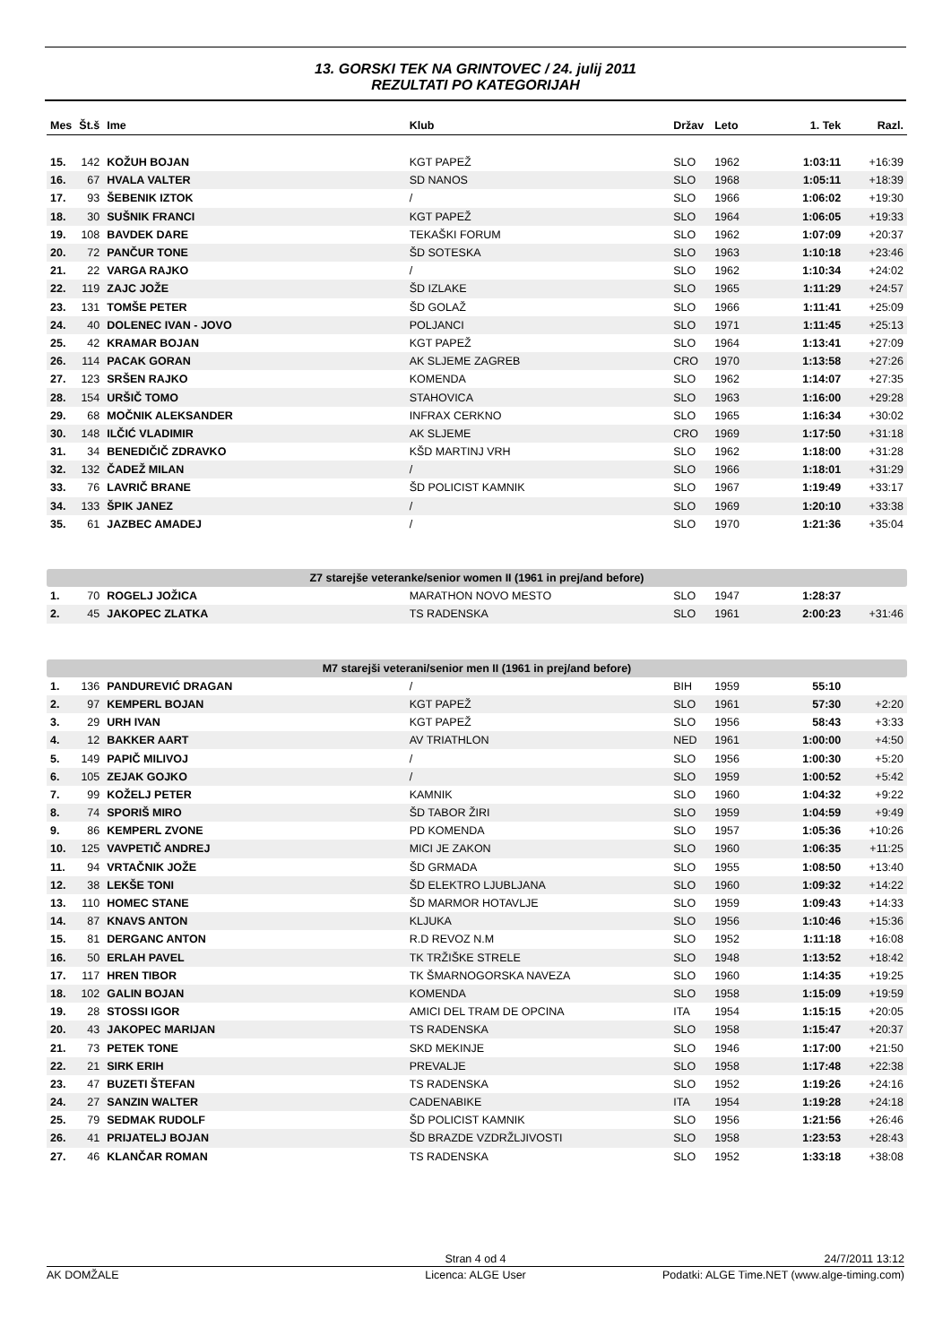13. GORSKI TEK NA GRINTOVEC / 24. julij 2011
REZULTATI PO KATEGORIJAH
| Mes | Št.š | Ime | Klub | Držav | Leto | 1. Tek | Razl. |
| --- | --- | --- | --- | --- | --- | --- | --- |
| 15. | 142 | KOŽUH BOJAN | KGT PAPEŽ | SLO | 1962 | 1:03:11 | +16:39 |
| 16. | 67 | HVALA VALTER | SD NANOS | SLO | 1968 | 1:05:11 | +18:39 |
| 17. | 93 | ŠEBENIK IZTOK | / | SLO | 1966 | 1:06:02 | +19:30 |
| 18. | 30 | SUŠNIK FRANCI | KGT PAPEŽ | SLO | 1964 | 1:06:05 | +19:33 |
| 19. | 108 | BAVDEK DARE | TEKAŠKI FORUM | SLO | 1962 | 1:07:09 | +20:37 |
| 20. | 72 | PANČUR TONE | ŠD SOTESKA | SLO | 1963 | 1:10:18 | +23:46 |
| 21. | 22 | VARGA RAJKO | / | SLO | 1962 | 1:10:34 | +24:02 |
| 22. | 119 | ZAJC JOŽE | ŠD IZLAKE | SLO | 1965 | 1:11:29 | +24:57 |
| 23. | 131 | TOMŠE PETER | ŠD GOLAŽ | SLO | 1966 | 1:11:41 | +25:09 |
| 24. | 40 | DOLENEC IVAN - JOVO | POLJANCI | SLO | 1971 | 1:11:45 | +25:13 |
| 25. | 42 | KRAMAR BOJAN | KGT PAPEŽ | SLO | 1964 | 1:13:41 | +27:09 |
| 26. | 114 | PACAK GORAN | AK SLJEME ZAGREB | CRO | 1970 | 1:13:58 | +27:26 |
| 27. | 123 | SRŠEN RAJKO | KOMENDA | SLO | 1962 | 1:14:07 | +27:35 |
| 28. | 154 | URŠIČ TOMO | STAHOVICA | SLO | 1963 | 1:16:00 | +29:28 |
| 29. | 68 | MOČNIK ALEKSANDER | INFRAX CERKNO | SLO | 1965 | 1:16:34 | +30:02 |
| 30. | 148 | ILČIĆ VLADIMIR | AK SLJEME | CRO | 1969 | 1:17:50 | +31:18 |
| 31. | 34 | BENEDIČIČ ZDRAVKO | KŠD MARTINJ VRH | SLO | 1962 | 1:18:00 | +31:28 |
| 32. | 132 | ČADEŽ MILAN | / | SLO | 1966 | 1:18:01 | +31:29 |
| 33. | 76 | LAVRIČ BRANE | ŠD POLICIST KAMNIK | SLO | 1967 | 1:19:49 | +33:17 |
| 34. | 133 | ŠPIK JANEZ | / | SLO | 1969 | 1:20:10 | +33:38 |
| 35. | 61 | JAZBEC AMADEJ | / | SLO | 1970 | 1:21:36 | +35:04 |
| Z7 starejše veteranke/senior women II (1961 in prej/and before) | | | | | | | |
| 1. | 70 | ROGELJ JOŽICA | MARATHON NOVO MESTO | SLO | 1947 | 1:28:37 | |
| 2. | 45 | JAKOPEC ZLATKA | TS RADENSKA | SLO | 1961 | 2:00:23 | +31:46 |
| M7 starejši veterani/senior men II (1961 in prej/and before) | | | | | | | |
| 1. | 136 | PANDUREVIĆ DRAGAN | / | BIH | 1959 | 55:10 | |
| 2. | 97 | KEMPERL BOJAN | KGT PAPEŽ | SLO | 1961 | 57:30 | +2:20 |
| 3. | 29 | URH IVAN | KGT PAPEŽ | SLO | 1956 | 58:43 | +3:33 |
| 4. | 12 | BAKKER AART | AV TRIATHLON | NED | 1961 | 1:00:00 | +4:50 |
| 5. | 149 | PAPIČ MILIVOJ | / | SLO | 1956 | 1:00:30 | +5:20 |
| 6. | 105 | ZEJAK GOJKO | / | SLO | 1959 | 1:00:52 | +5:42 |
| 7. | 99 | KOŽELJ PETER | KAMNIK | SLO | 1960 | 1:04:32 | +9:22 |
| 8. | 74 | SPORIŠ MIRO | ŠD TABOR ŽIRI | SLO | 1959 | 1:04:59 | +9:49 |
| 9. | 86 | KEMPERL ZVONE | PD KOMENDA | SLO | 1957 | 1:05:36 | +10:26 |
| 10. | 125 | VAVPETIČ ANDREJ | MICI JE ZAKON | SLO | 1960 | 1:06:35 | +11:25 |
| 11. | 94 | VRTAČNIK JOŽE | ŠD GRMADA | SLO | 1955 | 1:08:50 | +13:40 |
| 12. | 38 | LEKŠE TONI | ŠD ELEKTRO LJUBLJANA | SLO | 1960 | 1:09:32 | +14:22 |
| 13. | 110 | HOMEC STANE | ŠD MARMOR HOTAVLJE | SLO | 1959 | 1:09:43 | +14:33 |
| 14. | 87 | KNAVS ANTON | KLJUKA | SLO | 1956 | 1:10:46 | +15:36 |
| 15. | 81 | DERGANC ANTON | R.D REVOZ N.M | SLO | 1952 | 1:11:18 | +16:08 |
| 16. | 50 | ERLAH PAVEL | TK TRŽIŠKE STRELE | SLO | 1948 | 1:13:52 | +18:42 |
| 17. | 117 | HREN TIBOR | TK ŠMARNOGORSKA NAVEZA | SLO | 1960 | 1:14:35 | +19:25 |
| 18. | 102 | GALIN BOJAN | KOMENDA | SLO | 1958 | 1:15:09 | +19:59 |
| 19. | 28 | STOSSI IGOR | AMICI DEL TRAM DE OPCINA | ITA | 1954 | 1:15:15 | +20:05 |
| 20. | 43 | JAKOPEC MARIJAN | TS RADENSKA | SLO | 1958 | 1:15:47 | +20:37 |
| 21. | 73 | PETEK TONE | SKD MEKINJE | SLO | 1946 | 1:17:00 | +21:50 |
| 22. | 21 | SIRK ERIH | PREVALJE | SLO | 1958 | 1:17:48 | +22:38 |
| 23. | 47 | BUZETI ŠTEFAN | TS RADENSKA | SLO | 1952 | 1:19:26 | +24:16 |
| 24. | 27 | SANZIN WALTER | CADENABIKE | ITA | 1954 | 1:19:28 | +24:18 |
| 25. | 79 | SEDMAK RUDOLF | ŠD POLICIST KAMNIK | SLO | 1956 | 1:21:56 | +26:46 |
| 26. | 41 | PRIJATELJ BOJAN | ŠD BRAZDE VZDRŽLJIVOSTI | SLO | 1958 | 1:23:53 | +28:43 |
| 27. | 46 | KLANČAR ROMAN | TS RADENSKA | SLO | 1952 | 1:33:18 | +38:08 |
Stran 4 od 4 24/7/2011 13:12
AK DOMŽALE Licenca: ALGE User Podatki: ALGE Time.NET (www.alge-timing.com)